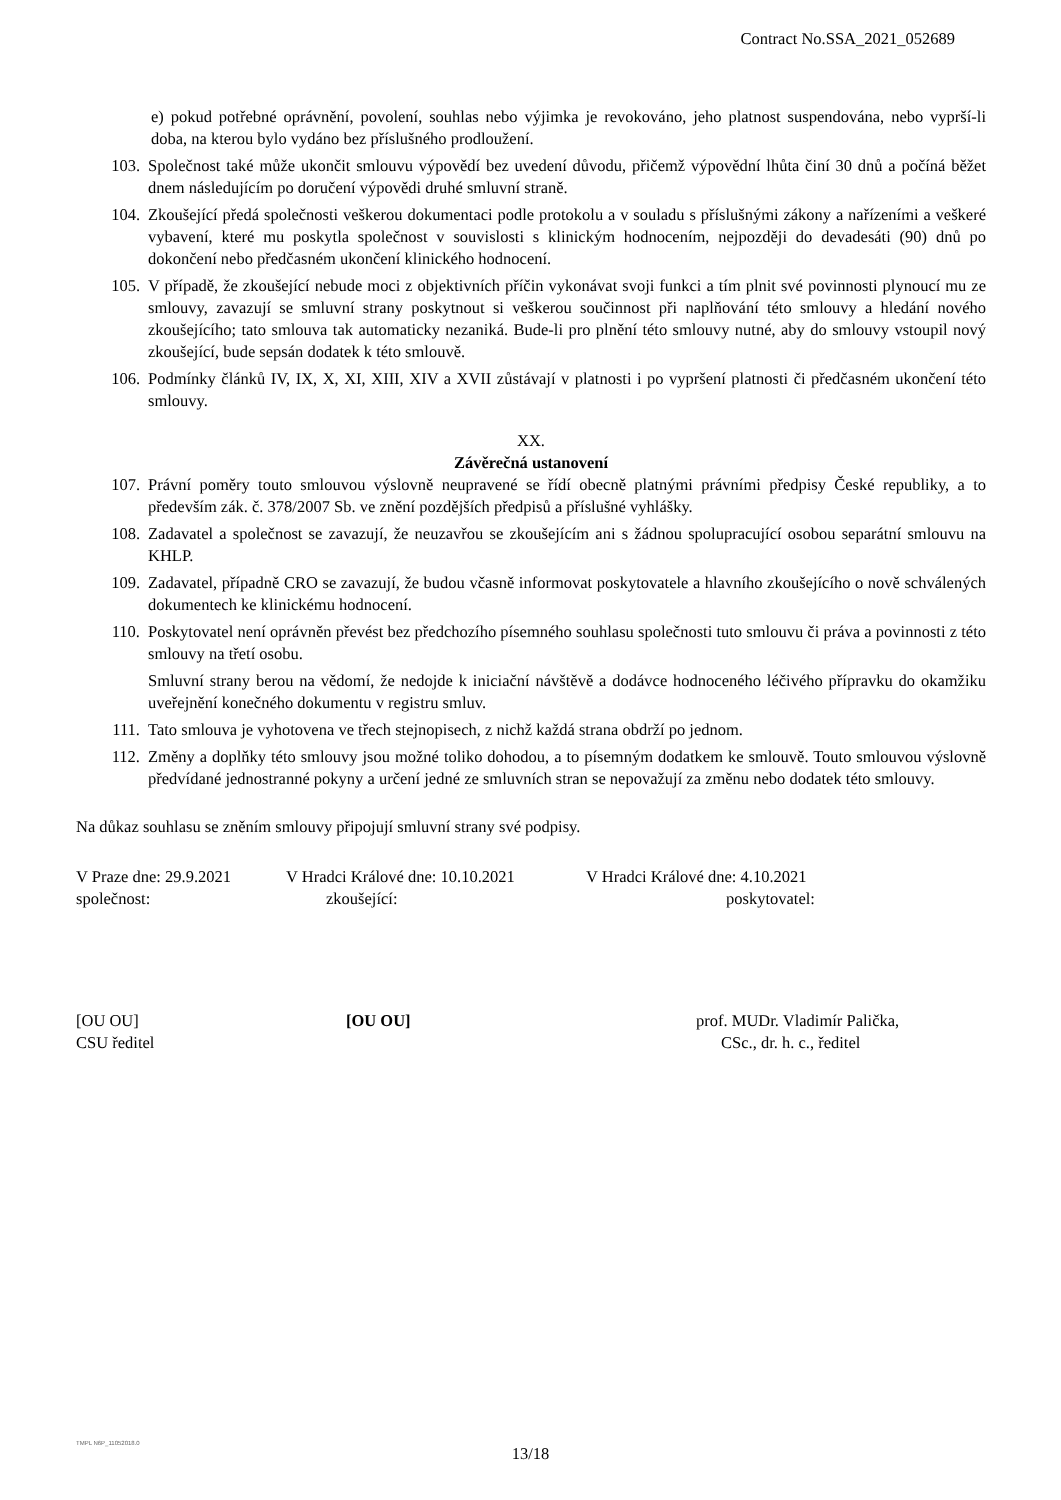Contract No.SSA_2021_052689
e) pokud potřebné oprávnění, povolení, souhlas nebo výjimka je revokováno, jeho platnost suspendována, nebo vyprší-li doba, na kterou bylo vydáno bez příslušného prodloužení.
103. Společnost také může ukončit smlouvu výpovědí bez uvedení důvodu, přičemž výpovědní lhůta činí 30 dnů a počíná běžet dnem následujícím po doručení výpovědi druhé smluvní straně.
104. Zkoušející předá společnosti veškerou dokumentaci podle protokolu a v souladu s příslušnými zákony a nařízeními a veškeré vybavení, které mu poskytla společnost v souvislosti s klinickým hodnocením, nejpozději do devadesáti (90) dnů po dokončení nebo předčasném ukončení klinického hodnocení.
105. V případě, že zkoušející nebude moci z objektivních příčin vykonávat svoji funkci a tím plnit své povinnosti plynoucí mu ze smlouvy, zavazují se smluvní strany poskytnout si veškerou součinnost při naplňování této smlouvy a hledání nového zkoušejícího; tato smlouva tak automaticky nezaniká. Bude-li pro plnění této smlouvy nutné, aby do smlouvy vstoupil nový zkoušející, bude sepsán dodatek k této smlouvě.
106. Podmínky článků IV, IX, X, XI, XIII, XIV a XVII zůstávají v platnosti i po vypršení platnosti či předčasném ukončení této smlouvy.
XX.
Závěrečná ustanovení
107. Právní poměry touto smlouvou výslovně neupravené se řídí obecně platnými právními předpisy České republiky, a to především zák. č. 378/2007 Sb. ve znění pozdějších předpisů a příslušné vyhlášky.
108. Zadavatel a společnost se zavazují, že neuzavřou se zkoušejícím ani s žádnou spolupracující osobou separátní smlouvu na KHLP.
109. Zadavatel, případně CRO se zavazují, že budou včasně informovat poskytovatele a hlavního zkoušejícího o nově schválených dokumentech ke klinickému hodnocení.
110. Poskytovatel není oprávněn převést bez předchozího písemného souhlasu společnosti tuto smlouvu či práva a povinnosti z této smlouvy na třetí osobu.
Smluvní strany berou na vědomí, že nedojde k iniciační návštěvě a dodávce hodnoceného léčivého přípravku do okamžiku uveřejnění konečného dokumentu v registru smluv.
111. Tato smlouva je vyhotovena ve třech stejnopisech, z nichž každá strana obdrží po jednom.
112. Změny a doplňky této smlouvy jsou možné toliko dohodou, a to písemným dodatkem ke smlouvě. Touto smlouvou výslovně předvídané jednostranné pokyny a určení jedné ze smluvních stran se nepovažují za změnu nebo dodatek této smlouvy.
Na důkaz souhlasu se zněním smlouvy připojují smluvní strany své podpisy.
V Praze dne: 29.9.2021
společnost:
V Hradci Králové dne: 10.10.2021
zkoušející:
V Hradci Králové dne: 4.10.2021
poskytovatel:
[OU OU]
CSU ředitel
[OU OU] prof. MUDr. Vladimír Palička,
CSc., dr. h. c., ředitel
TMPL N6P_11052018.0
13/18